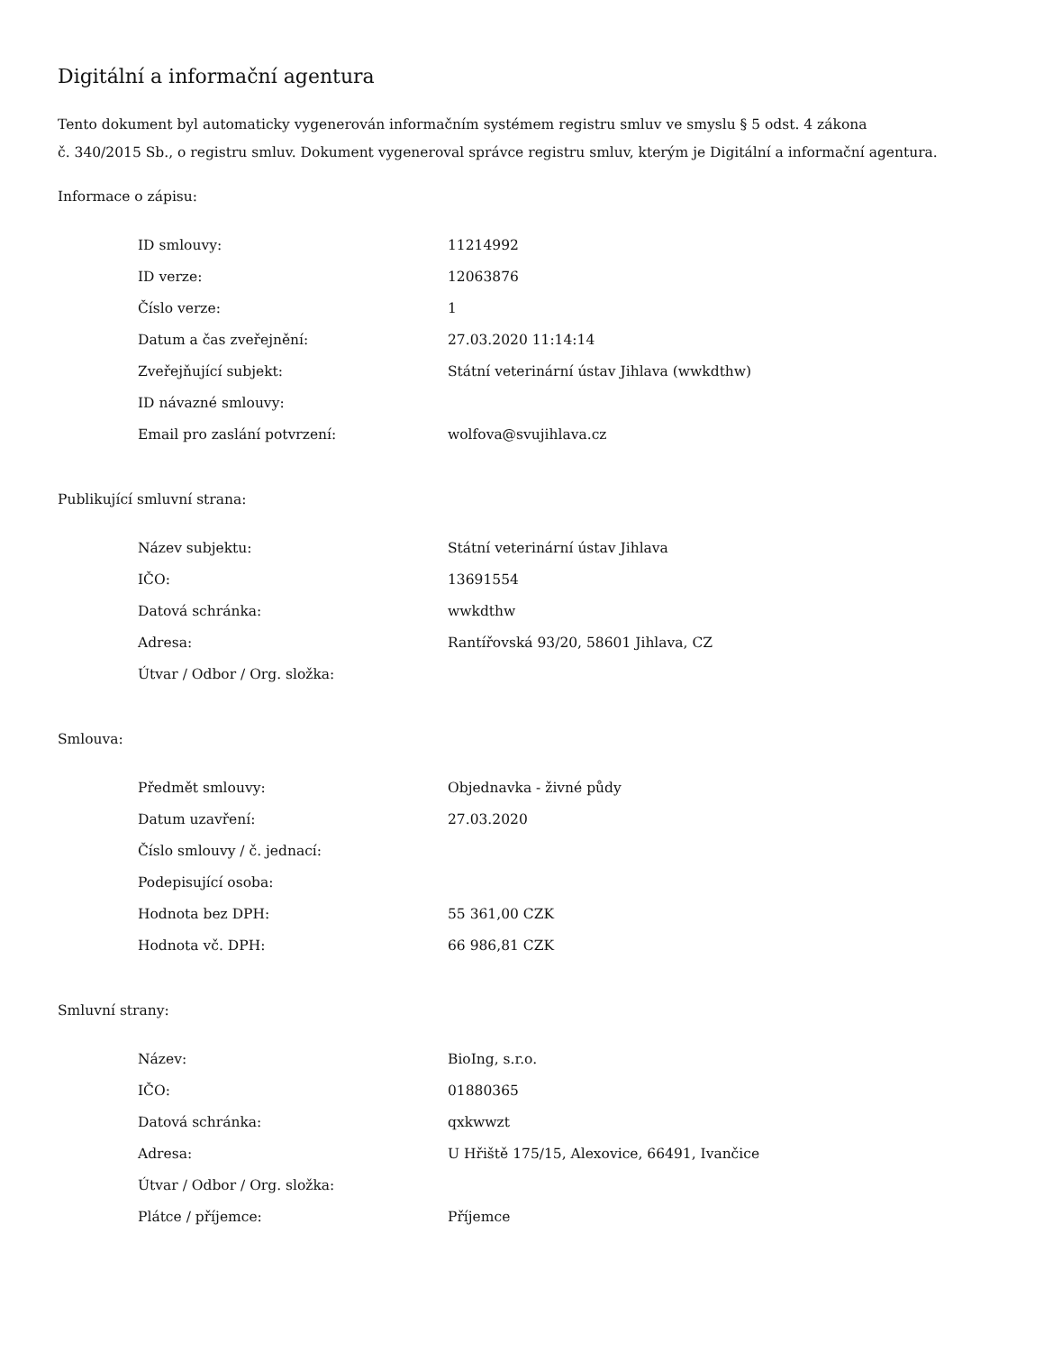Digitální a informační agentura
Tento dokument byl automaticky vygenerován informačním systémem registru smluv ve smyslu § 5 odst. 4 zákona
č. 340/2015 Sb., o registru smluv. Dokument vygeneroval správce registru smluv, kterým je Digitální a informační agentura.
Informace o zápisu:
| ID smlouvy: | 11214992 |
| ID verze: | 12063876 |
| Číslo verze: | 1 |
| Datum a čas zveřejnění: | 27.03.2020 11:14:14 |
| Zveřejňující subjekt: | Státní veterinární ústav Jihlava (wwkdthw) |
| ID návazné smlouvy: | |
| Email pro zaslání potvrzení: | wolfova@svujihlava.cz |
Publikující smluvní strana:
| Název subjektu: | Státní veterinární ústav Jihlava |
| IČO: | 13691554 |
| Datová schránka: | wwkdthw |
| Adresa: | Rantířovská 93/20, 58601 Jihlava, CZ |
| Útvar / Odbor / Org. složka: | |
Smlouva:
| Předmět smlouvy: | Objednavka - živné půdy |
| Datum uzavření: | 27.03.2020 |
| Číslo smlouvy / č. jednací: | |
| Podepisující osoba: | |
| Hodnota bez DPH: | 55 361,00 CZK |
| Hodnota vč. DPH: | 66 986,81 CZK |
Smluvní strany:
| Název: | BioIng, s.r.o. |
| IČO: | 01880365 |
| Datová schránka: | qxkwwzt |
| Adresa: | U Hřiště 175/15, Alexovice, 66491, Ivančice |
| Útvar / Odbor / Org. složka: | |
| Plátce / příjemce: | Příjemce |